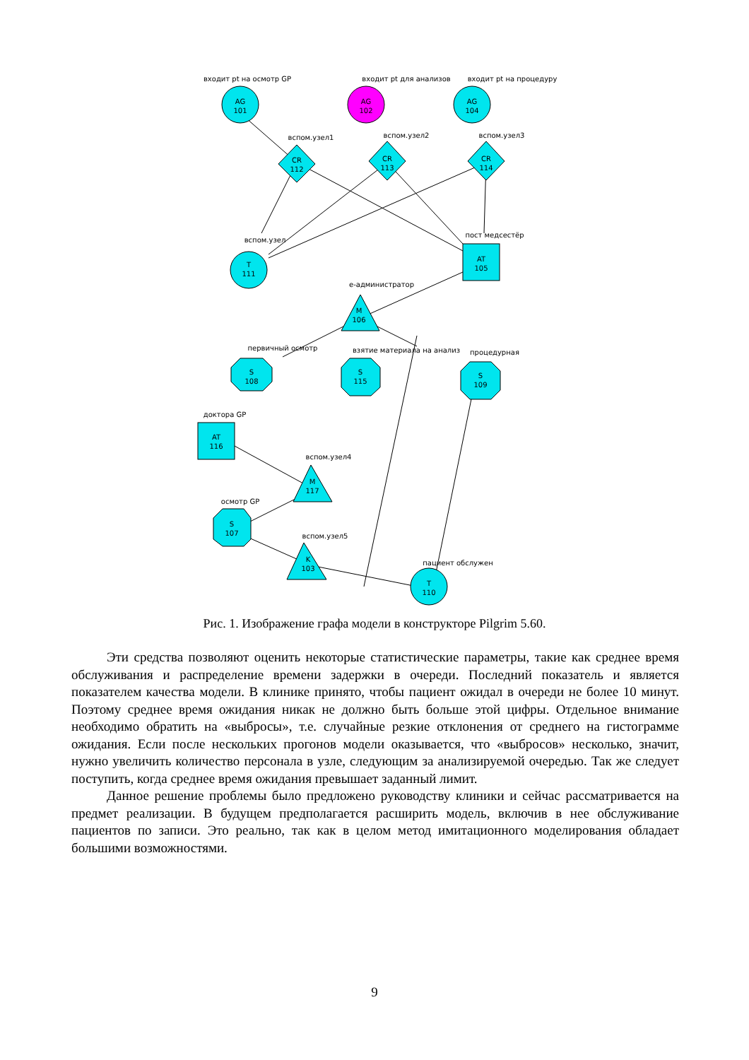входит pt на осмотр GP
входит pt для анализов
входит pt на процедуру
AG
101
AG
102
AG
104
вспом.узел1
вспом.узел2
вспом.узел3
CR
112
CR
113
CR
114
вспом.узел
пост медсестёр
T
111
AT
105
e-администратор
M
106
первичный осмотр
взятие материала на анализ
процедурная
S
108
S
115
S
109
доктора GP
AT
116
вспом.узел4
M
117
осмотр GP
S
107
вспом.узел5
K
103
пациент обслужен
T
110
Рис. 1. Изображение графа модели в конструкторе Pilgrim 5.60.
Эти средства позволяют оценить некоторые статистические параметры, такие как среднее время обслуживания и распределение времени задержки в очереди. Последний показатель и является показателем качества модели. В клинике принято, чтобы пациент ожидал в очереди не более 10 минут. Поэтому среднее время ожидания никак не должно быть больше этой цифры. Отдельное внимание необходимо обратить на «выбросы», т.е. случайные резкие отклонения от среднего на гистограмме ожидания. Если после нескольких прогонов модели оказывается, что «выбросов» несколько, значит, нужно увеличить количество персонала в узле, следующим за анализируемой очередью. Так же следует поступить, когда среднее время ожидания превышает заданный лимит.
Данное решение проблемы было предложено руководству клиники и сейчас рассматривается на предмет реализации. В будущем предполагается расширить модель, включив в нее обслуживание пациентов по записи. Это реально, так как в целом метод имитационного моделирования обладает большими возможностями.
9